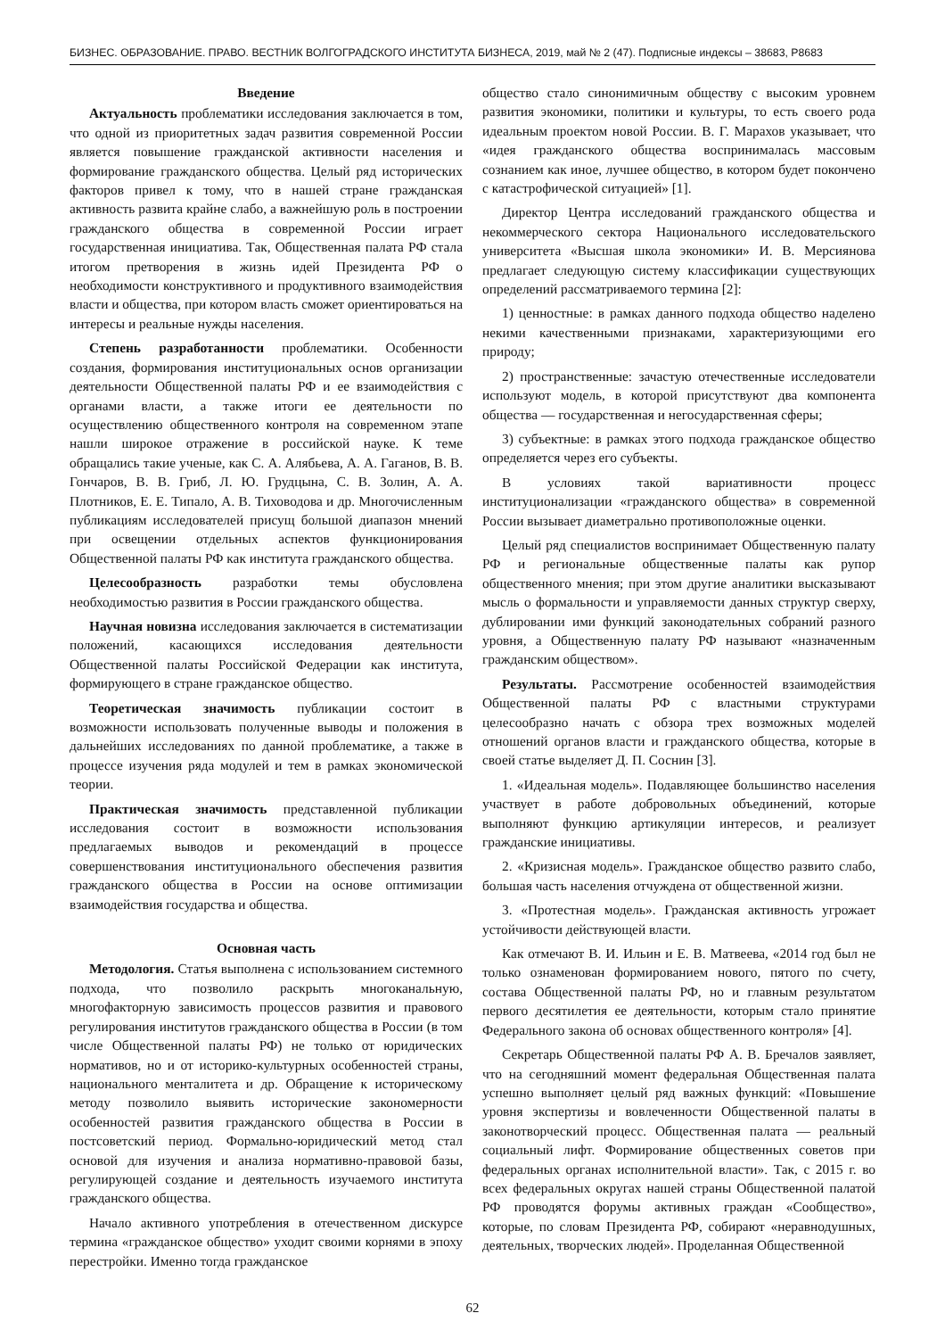БИЗНЕС. ОБРАЗОВАНИЕ. ПРАВО. ВЕСТНИК ВОЛГОГРАДСКОГО ИНСТИТУТА БИЗНЕСА, 2019, май № 2 (47). Подписные индексы – 38683, Р8683
Введение
Актуальность проблематики исследования заключается в том, что одной из приоритетных задач развития современной России является повышение гражданской активности населения и формирование гражданского общества. Целый ряд исторических факторов привел к тому, что в нашей стране гражданская активность развита крайне слабо, а важнейшую роль в построении гражданского общества в современной России играет государственная инициатива. Так, Общественная палата РФ стала итогом претворения в жизнь идей Президента РФ о необходимости конструктивного и продуктивного взаимодействия власти и общества, при котором власть сможет ориентироваться на интересы и реальные нужды населения.
Степень разработанности проблематики. Особенности создания, формирования институциональных основ организации деятельности Общественной палаты РФ и ее взаимодействия с органами власти, а также итоги ее деятельности по осуществлению общественного контроля на современном этапе нашли широкое отражение в российской науке. К теме обращались такие ученые, как С. А. Алябьева, А. А. Гаганов, В. В. Гончаров, В. В. Гриб, Л. Ю. Грудцына, С. В. Золин, А. А. Плотников, Е. Е. Типало, А. В. Тиховодова и др. Многочисленным публикациям исследователей присущ большой диапазон мнений при освещении отдельных аспектов функционирования Общественной палаты РФ как института гражданского общества.
Целесообразность разработки темы обусловлена необходимостью развития в России гражданского общества.
Научная новизна исследования заключается в систематизации положений, касающихся исследования деятельности Общественной палаты Российской Федерации как института, формирующего в стране гражданское общество.
Теоретическая значимость публикации состоит в возможности использовать полученные выводы и положения в дальнейших исследованиях по данной проблематике, а также в процессе изучения ряда модулей и тем в рамках экономической теории.
Практическая значимость представленной публикации исследования состоит в возможности использования предлагаемых выводов и рекомендаций в процессе совершенствования институционального обеспечения развития гражданского общества в России на основе оптимизации взаимодействия государства и общества.
Основная часть
Методология. Статья выполнена с использованием системного подхода, что позволило раскрыть многоканальную, многофакторную зависимость процессов развития и правового регулирования институтов гражданского общества в России (в том числе Общественной палаты РФ) не только от юридических нормативов, но и от историко-культурных особенностей страны, национального менталитета и др. Обращение к историческому методу позволило выявить исторические закономерности особенностей развития гражданского общества в России в постсоветский период. Формально-юридический метод стал основой для изучения и анализа нормативно-правовой базы, регулирующей создание и деятельность изучаемого института гражданского общества.
Начало активного употребления в отечественном дискурсе термина «гражданское общество» уходит своими корнями в эпоху перестройки. Именно тогда гражданское
общество стало синонимичным обществу с высоким уровнем развития экономики, политики и культуры, то есть своего рода идеальным проектом новой России. В. Г. Марахов указывает, что «идея гражданского общества воспринималась массовым сознанием как иное, лучшее общество, в котором будет покончено с катастрофической ситуацией» [1].
Директор Центра исследований гражданского общества и некоммерческого сектора Национального исследовательского университета «Высшая школа экономики» И. В. Мерсиянова предлагает следующую систему классификации существующих определений рассматриваемого термина [2]:
1) ценностные: в рамках данного подхода общество наделено некими качественными признаками, характеризующими его природу;
2) пространственные: зачастую отечественные исследователи используют модель, в которой присутствуют два компонента общества — государственная и негосударственная сферы;
3) субъектные: в рамках этого подхода гражданское общество определяется через его субъекты.
В условиях такой вариативности процесс институционализации «гражданского общества» в современной России вызывает диаметрально противоположные оценки.
Целый ряд специалистов воспринимает Общественную палату РФ и региональные общественные палаты как рупор общественного мнения; при этом другие аналитики высказывают мысль о формальности и управляемости данных структур сверху, дублировании ими функций законодательных собраний разного уровня, а Общественную палату РФ называют «назначенным гражданским обществом».
Результаты. Рассмотрение особенностей взаимодействия Общественной палаты РФ с властными структурами целесообразно начать с обзора трех возможных моделей отношений органов власти и гражданского общества, которые в своей статье выделяет Д. П. Соснин [3].
1. «Идеальная модель». Подавляющее большинство населения участвует в работе добровольных объединений, которые выполняют функцию артикуляции интересов, и реализует гражданские инициативы.
2. «Кризисная модель». Гражданское общество развито слабо, большая часть населения отчуждена от общественной жизни.
3. «Протестная модель». Гражданская активность угрожает устойчивости действующей власти.
Как отмечают В. И. Ильин и Е. В. Матвеева, «2014 год был не только ознаменован формированием нового, пятого по счету, состава Общественной палаты РФ, но и главным результатом первого десятилетия ее деятельности, которым стало принятие Федерального закона об основах общественного контроля» [4].
Секретарь Общественной палаты РФ А. В. Бречалов заявляет, что на сегодняшний момент федеральная Общественная палата успешно выполняет целый ряд важных функций: «Повышение уровня экспертизы и вовлеченности Общественной палаты в законотворческий процесс. Общественная палата — реальный социальный лифт. Формирование общественных советов при федеральных органах исполнительной власти». Так, с 2015 г. во всех федеральных округах нашей страны Общественной палатой РФ проводятся форумы активных граждан «Сообщество», которые, по словам Президента РФ, собирают «неравнодушных, деятельных, творческих людей». Проделанная Общественной
62